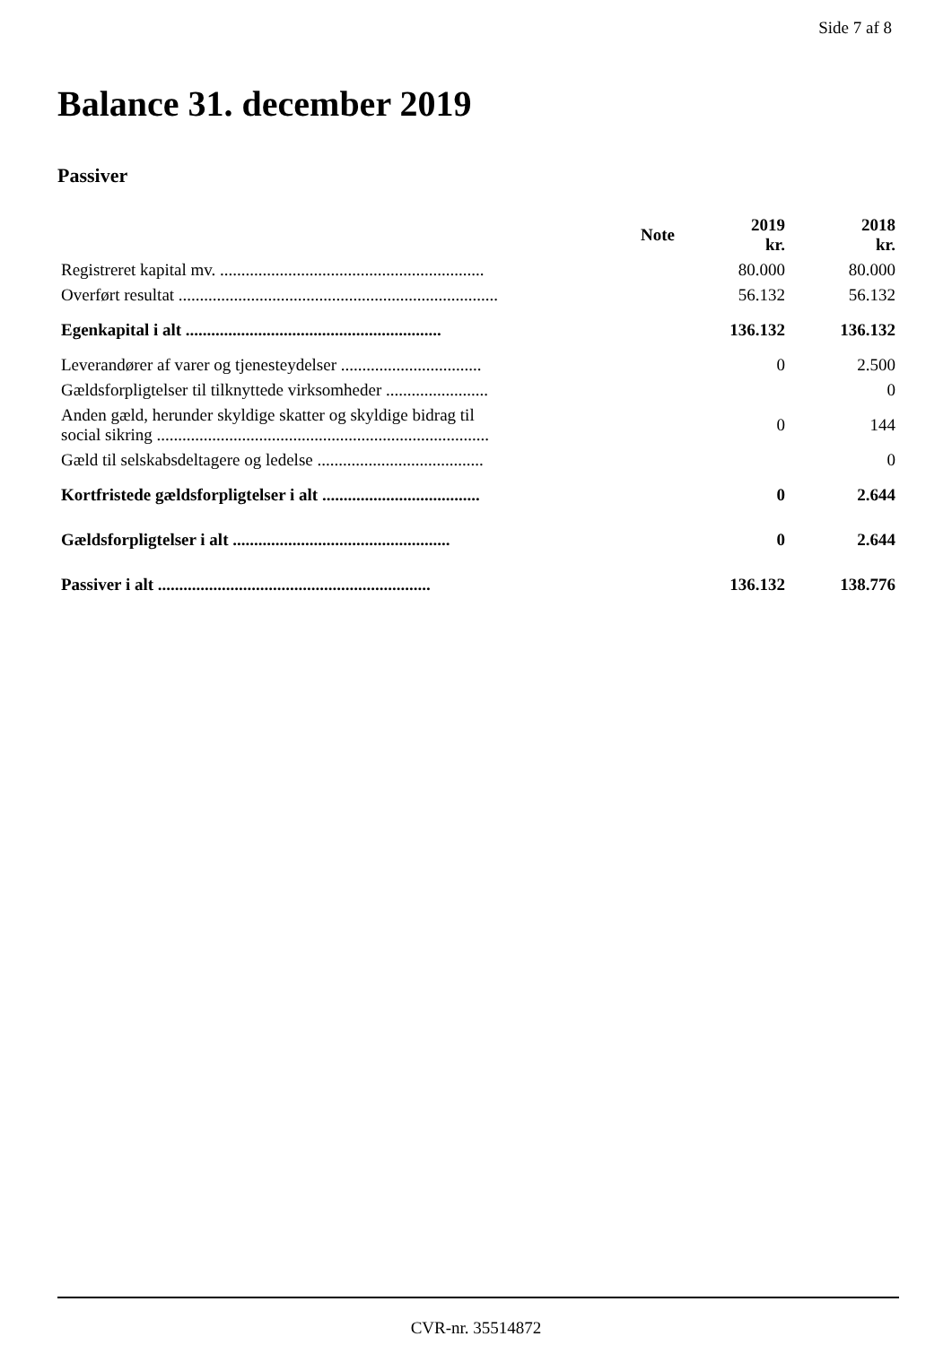Side 7 af 8
Balance 31. december 2019
Passiver
| | Note | 2019 kr. | 2018 kr. |
| --- | --- | --- | --- |
| Registreret kapital mv. .............................................................. | | 80.000 | 80.000 |
| Overført resultat ........................................................................... | | 56.132 | 56.132 |
| Egenkapital i alt ............................................................ | | 136.132 | 136.132 |
| Leverandører af varer og tjenesteydelser ................................. | | 0 | 2.500 |
| Gældsforpligtelser til tilknyttede virksomheder ........................ | | | 0 |
| Anden gæld, herunder skyldige skatter og skyldige bidrag til social sikring .............................................................................. | | 0 | 144 |
| Gæld til selskabsdeltagere og ledelse ....................................... | | | 0 |
| Kortfristede gældsforpligtelser i alt ..................................... | | 0 | 2.644 |
| Gældsforpligtelser i alt ................................................... | | 0 | 2.644 |
| Passiver i alt ................................................................ | | 136.132 | 138.776 |
CVR-nr. 35514872